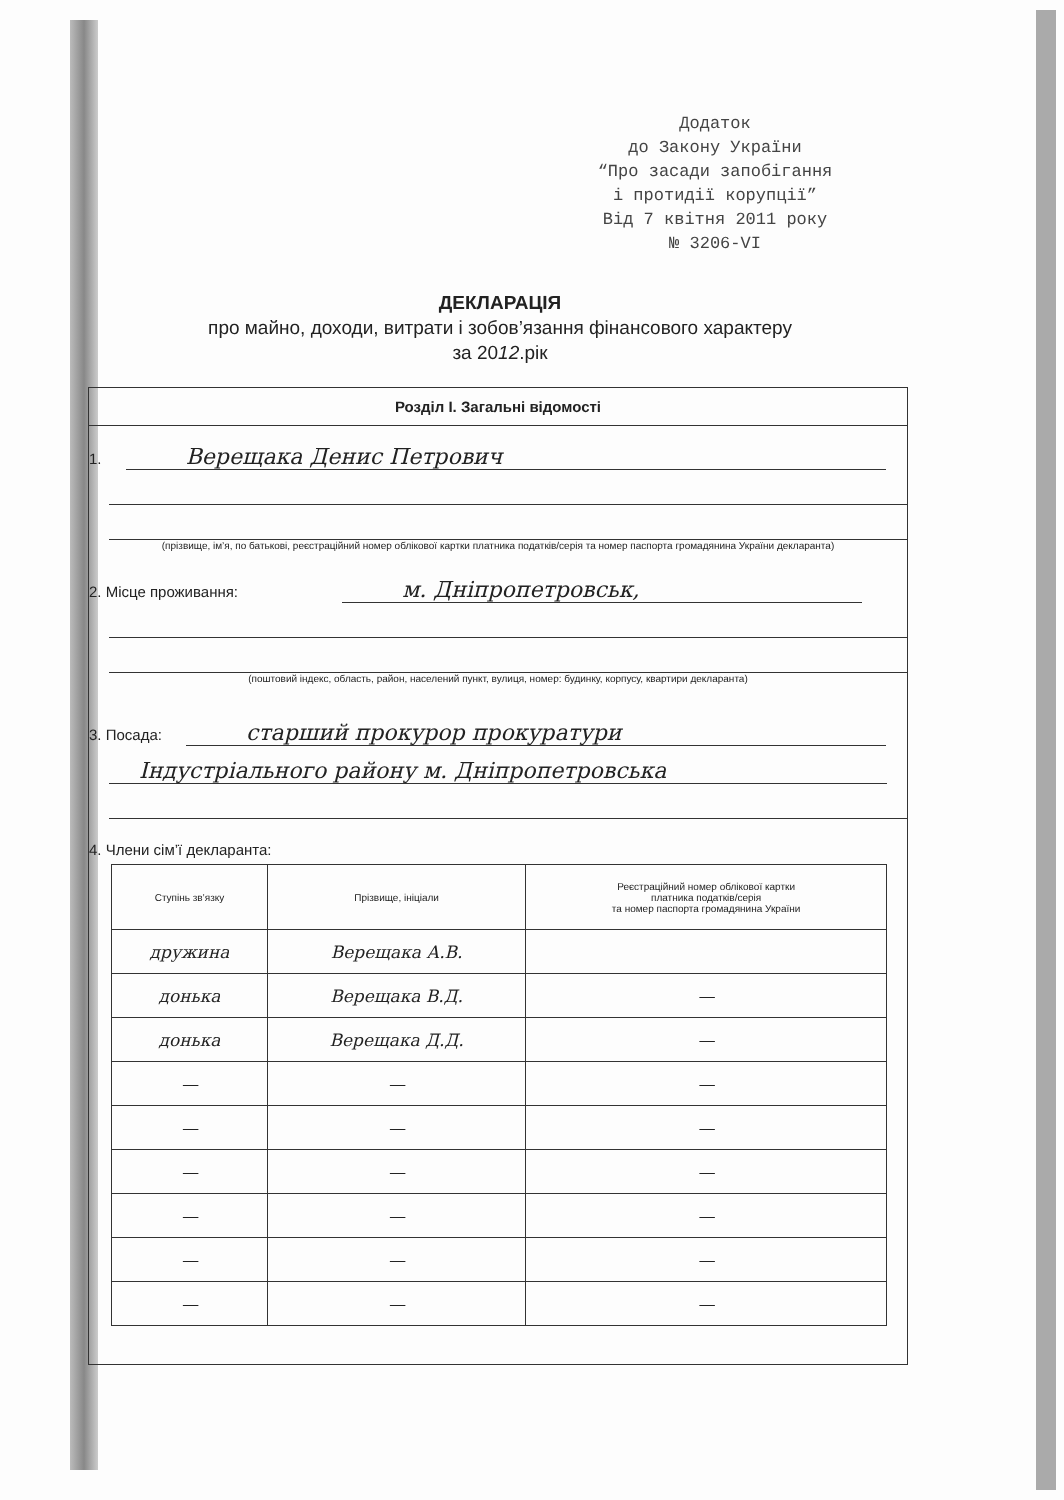Додаток
до Закону України
“Про засади запобігання
і протидії корупції”
Від 7 квітня 2011 року
№ 3206-VI
ДЕКЛАРАЦІЯ
про майно, доходи, витрати і зобов’язання фінансового характеру
за 2012.рік
Розділ I. Загальні відомості
1. Верещака Денис Петрович
(прізвище, ім’я, по батькові, реєстраційний номер облікової картки платника податків/серія та номер паспорта громадянина України декларанта)
2. Місце проживання: м. Дніпропетровськ,
(поштовий індекс, область, район, населений пункт, вулиця, номер: будинку, корпусу, квартири декларанта)
3. Посада: старший прокурор прокуратури
Індустріального району м. Дніпропетровська
4. Члени сім’ї декларанта:
| Ступінь зв’язку | Прізвище, ініціали | Реєстраційний номер облікової картки платника податків/серія та номер паспорта громадянина України |
| --- | --- | --- |
| дружина | Верещака А.В. | |
| донька | Верещака В.Д. | — |
| донька | Верещака Д.Д. | — |
| — | — | — |
| — | — | — |
| — | — | — |
| — | — | — |
| — | — | — |
| — | — | — |